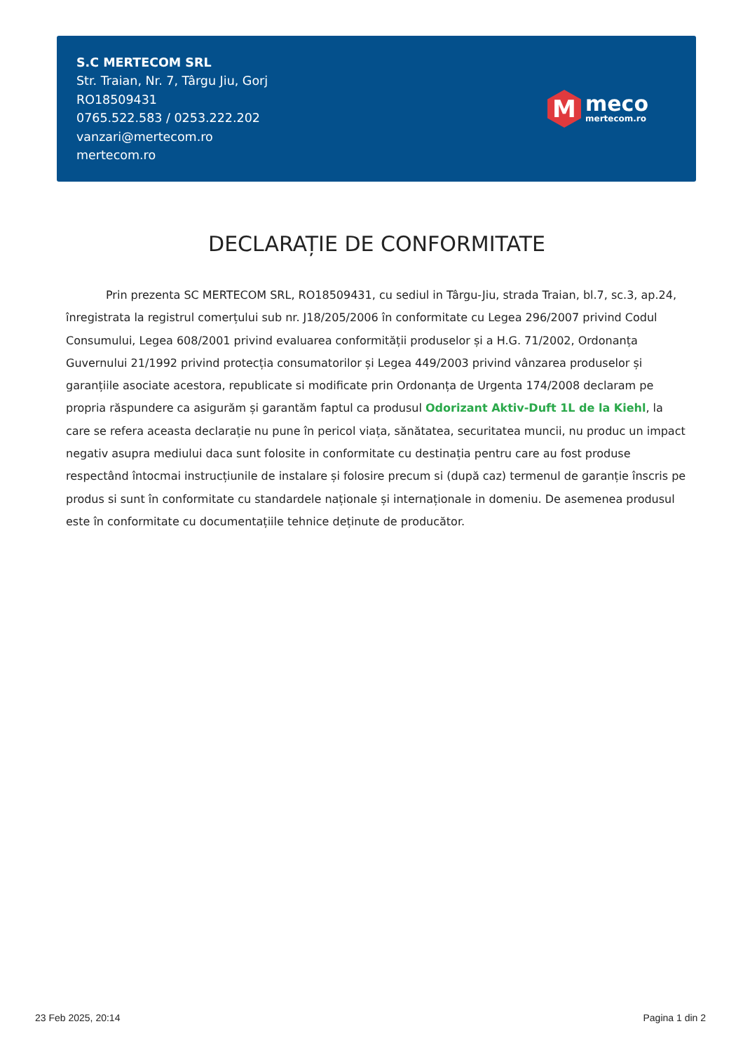S.C MERTECOM SRL
Str. Traian, Nr. 7, Târgu Jiu, Gorj
RO18509431
0765.522.583 / 0253.222.202
vanzari@mertecom.ro
mertecom.ro
M
meco
mertecom.ro
DECLARAȚIE DE CONFORMITATE
Prin prezenta SC MERTECOM SRL, RO18509431, cu sediul in Târgu-Jiu, strada Traian, bl.7, sc.3, ap.24, înregistrata la registrul comerțului sub nr. J18/205/2006 în conformitate cu Legea 296/2007 privind Codul Consumului, Legea 608/2001 privind evaluarea conformității produselor și a H.G. 71/2002, Ordonanța Guvernului 21/1992 privind protecția consumatorilor și Legea 449/2003 privind vânzarea produselor și garanțiile asociate acestora, republicate si modificate prin Ordonanța de Urgenta 174/2008 declaram pe propria răspundere ca asigurăm și garantăm faptul ca produsul Odorizant Aktiv-Duft 1L de la Kiehl, la care se refera aceasta declarație nu pune în pericol viața, sănătatea, securitatea muncii, nu produc un impact negativ asupra mediului daca sunt folosite in conformitate cu destinația pentru care au fost produse respectând întocmai instrucțiunile de instalare și folosire precum si (după caz) termenul de garanție înscris pe produs si sunt în conformitate cu standardele naționale și internaționale in domeniu. De asemenea produsul este în conformitate cu documentațiile tehnice deținute de producător.
23 Feb 2025, 20:14 Pagina 1 din 2